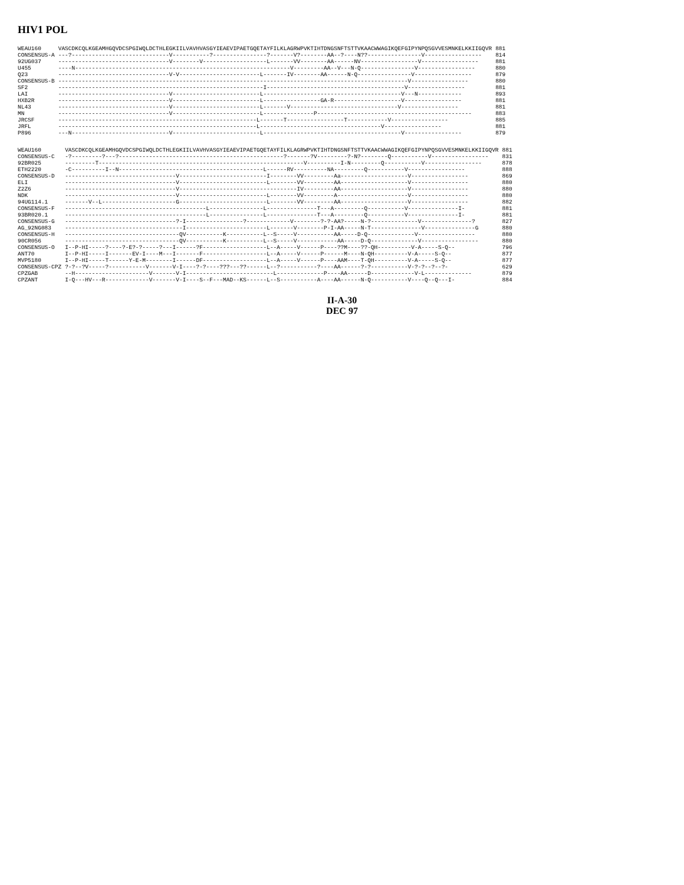HIV1 POL
| WEAU160 | VASCDKCQLKGEAMHGQVDCSPGIWQLDCTHLEGKIILVAVHVASGYIEAEVIPAETGQETAYFILKLAGRWPVKTIHTDNGSNFTSTTVKAACWWAGIKQEFGIPYNPQSGVVESMNKELKKIIGQVR | 881 |
| CONSENSUS-A | ---?-----------------------------V-----------?----------------?-------V?--------AA--?----N??----------------V----------------- | 814 |
| 92UG037 | ---------------------------------V--------V-------------------L-------VV--------AA------NV-----------------V----------------- | 881 |
| U455 | ----N----------------------------------------------------------------V---------AA--V---N-Q----------------V----------------- | 880 |
| Q23 | ---------------------------------V-V------------------------L-------IV--------AA------N-Q----------------V----------------- | 879 |
| CONSENSUS-B | --------------------------------------------------------------------------------------------------------V----------------- | 880 |
| SF2 | -------------------------------------------------------------I-----------------------------------------V----------------- | 881 |
| LAI | ---------------------------------V--------------------------L-----------------------------------------V---N------------- | 893 |
| HXB2R | ---------------------------------V--------------------------L-----------------GA-R--------------------V----------------- | 881 |
| NL43 | ---------------------------------V--------------------------L-------V--------------------------------V----------------- | 881 |
| MN | ---------------------------------V--------------------------L---------------P---------------------------------------------- | 883 |
| JRCSF | -----------------------------------------------------------L-------T-----------------T------------V----------------- | 885 |
| JRFL | -----------------------------------------------------------L------------------------------------V----------------- | 881 |
| P896 | ---N-----------------------------V--------------------------L-----------------------------------------V----------------- | 879 |
| WEAU160 | VASCDKCQLKGEAMHGQVDCSPGIWQLDCTHLEGKIILVAVHVASGYIEAEVIPAETGQETAYFILKLAGRWPVKTIHTDNGSNFTSTTVKAACWWAGIKQEFGIPYNPQSGVVESMNKELKKIIGQVR | 881 |
| CONSENSUS-C | -?---------?---?-------------------------------------------------?-------?V---------?-N?--------Q-----------V----------------- | 831 |
| 92BR025 | ---------T-------------------------------------------------------------V----------I-N---------Q-----------V----------------- | 878 |
| ETH2220 | -C----------I--N-------------------------------------------L------RV----------NA---------Q-----------V----------------- | 888 |
| CONSENSUS-D | ---------------------------------V--------------------------I--------VV---------Aa--------------------V----------------- | 869 |
| ELI | ---------------------------------V--------------------------L--------VV---------AA--------------------V----------------- | 880 |
| Z2Z6 | ---------------------------------V-----------------------------------IV---------AA--------------------V----------------- | 880 |
| NDK | ---------------------------------V--------------------------L--------VV---------A---------------------V----------------- | 880 |
| 94UG114.1 | -------V--L----------------------G--------------------------L--------VV---------AA--------------------V----------------- | 882 |
| CONSENSUS-F | ------------------------------------------L----------------L---------------T---A---------Q-----------V---------------I- | 881 |
| 93BR020.1 | ------------------------------------------L----------------L---------------T---A---------Q-----------V---------------I- | 881 |
| CONSENSUS-G | ---------------------------------?-I-----------------?-------------V--------?-?-AA?-----N-?--------------V---------------? | 827 |
| AG_92NG083 | -----------------------------------I------------------------L-------V--------P-I-AA-----N-T---------------V---------------G | 880 |
| CONSENSUS-H | ----------------------------------QV-----------K-----------L--S-----V-----------AA-----D-Q--------------V----------------- | 880 |
| 90CR056 | ----------------------------------QV-----------K-----------L--S-----V------------AA-----D-Q--------------V----------------- | 880 |
| CONSENSUS-O | I--P-HI-----?----?-E?-?-----?---I------?F-------------------L--A-----V------P----??M----??-QH----------V-A-----S-Q-- | 796 |
| ANT70 | I--P-HI-----I-------EV-I----M---I-------F-------------------L--A-----V------P------M----N-QH----------V-A-----S-Q-- | 877 |
| MVP5180 | I--P-HI-----T------Y-E-M--------I------DF-------------------L--A-----V------P----AAM----T-QH----------V-A-----S-Q-- | 877 |
| CONSENSUS-CPZ | ?-?--?V-----?-----------V-------V-I----?-?----???---??------L--?-----------?----AA------?-?-----------V-?-?--?--?- | 629 |
| CPZGAB | --H----------------------V-------V-I--------------------------L--------------P----AA------D-------------V-L-------------- | 879 |
| CPZANT | I-Q---HV---R-------------V-------V-I----S--F---MAD--KS------L--S-----------A----AA------N-Q-----------V----Q--Q---I- | 884 |
II-A-30
DEC 97